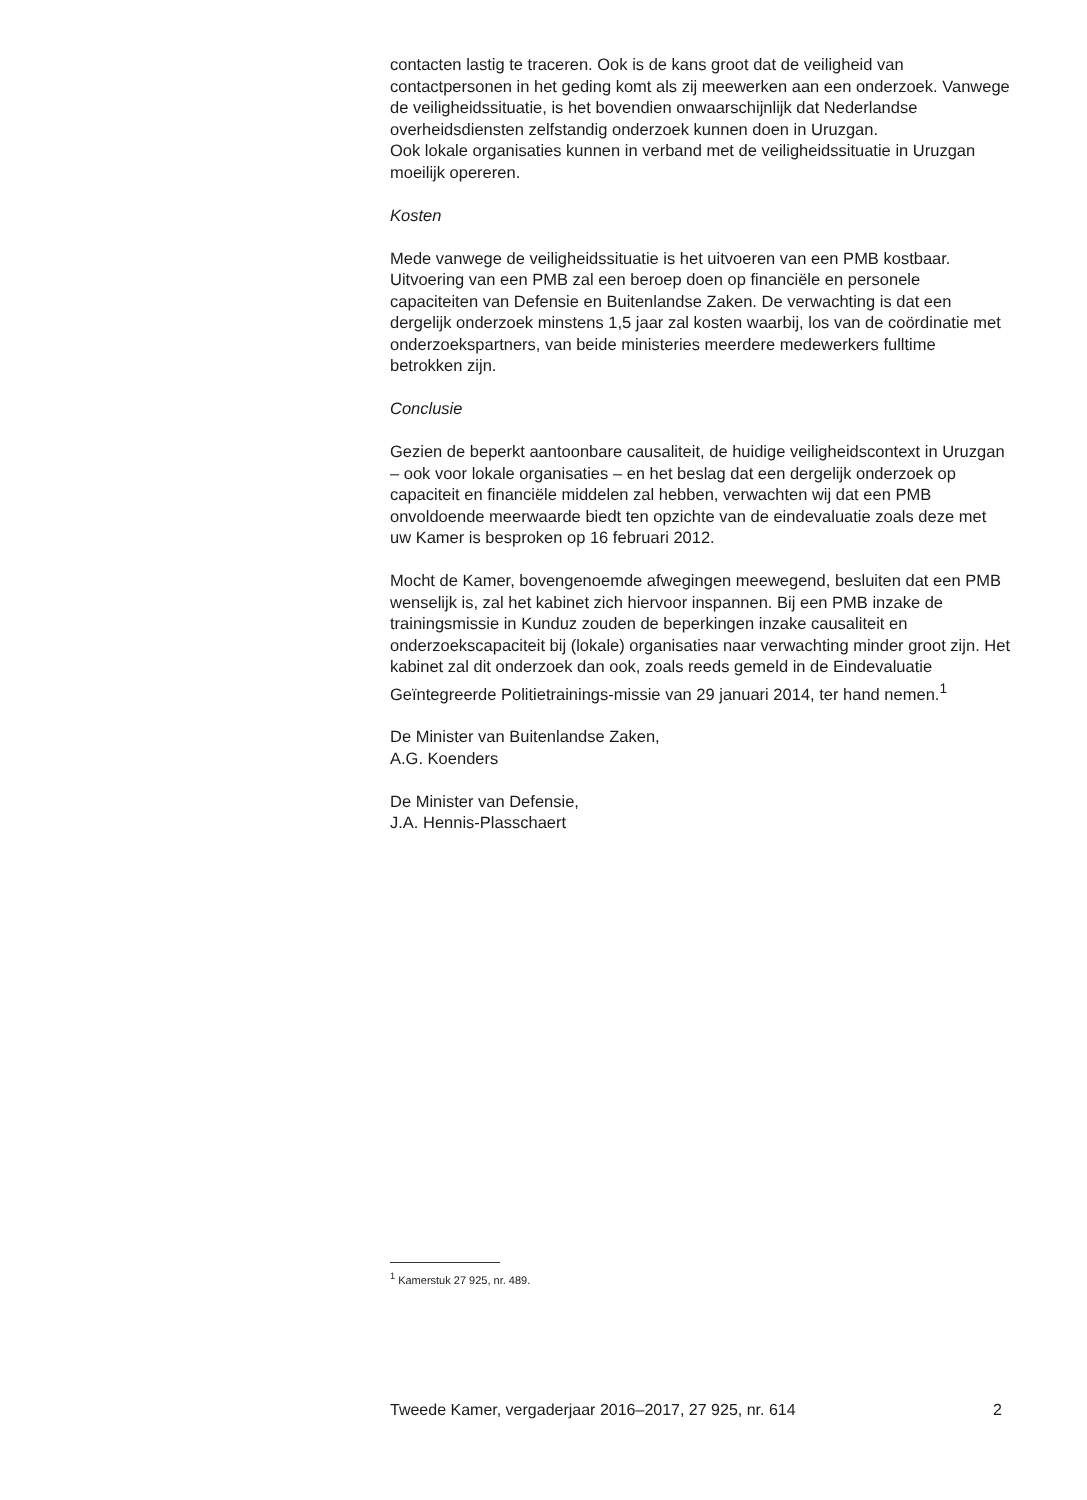contacten lastig te traceren. Ook is de kans groot dat de veiligheid van contactpersonen in het geding komt als zij meewerken aan een onderzoek. Vanwege de veiligheidssituatie, is het bovendien onwaarschijnlijk dat Nederlandse overheidsdiensten zelfstandig onderzoek kunnen doen in Uruzgan.
Ook lokale organisaties kunnen in verband met de veiligheidssituatie in Uruzgan moeilijk opereren.
Kosten
Mede vanwege de veiligheidssituatie is het uitvoeren van een PMB kostbaar. Uitvoering van een PMB zal een beroep doen op financiële en personele capaciteiten van Defensie en Buitenlandse Zaken. De verwachting is dat een dergelijk onderzoek minstens 1,5 jaar zal kosten waarbij, los van de coördinatie met onderzoekspartners, van beide ministeries meerdere medewerkers fulltime betrokken zijn.
Conclusie
Gezien de beperkt aantoonbare causaliteit, de huidige veiligheidscontext in Uruzgan – ook voor lokale organisaties – en het beslag dat een dergelijk onderzoek op capaciteit en financiële middelen zal hebben, verwachten wij dat een PMB onvoldoende meerwaarde biedt ten opzichte van de eindevaluatie zoals deze met uw Kamer is besproken op 16 februari 2012.
Mocht de Kamer, bovengenoemde afwegingen meewegend, besluiten dat een PMB wenselijk is, zal het kabinet zich hiervoor inspannen. Bij een PMB inzake de trainingsmissie in Kunduz zouden de beperkingen inzake causaliteit en onderzoekscapaciteit bij (lokale) organisaties naar verwachting minder groot zijn. Het kabinet zal dit onderzoek dan ook, zoals reeds gemeld in de Eindevaluatie Geïntegreerde Politietrainings-missie van 29 januari 2014, ter hand nemen.<sup>1</sup>
De Minister van Buitenlandse Zaken,
A.G. Koenders
De Minister van Defensie,
J.A. Hennis-Plasschaert
<sup>1</sup> Kamerstuk 27 925, nr. 489.
Tweede Kamer, vergaderjaar 2016–2017, 27 925, nr. 614 2